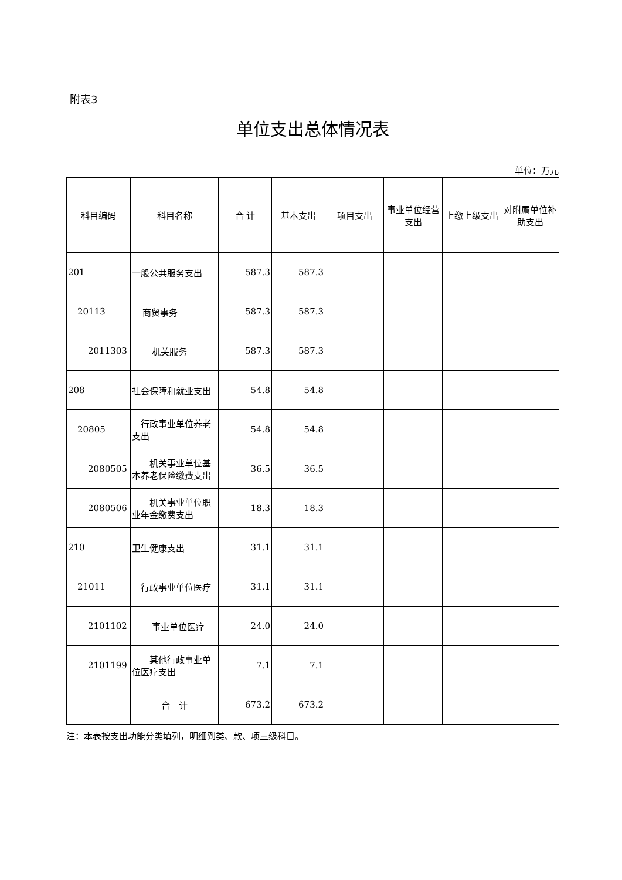附表3
单位支出总体情况表
单位：万元
| 科目编码 | 科目名称 | 合 计 | 基本支出 | 项目支出 | 事业单位经营支出 | 上缴上级支出 | 对附属单位补助支出 |
| --- | --- | --- | --- | --- | --- | --- | --- |
| 201 | 一般公共服务支出 | 587.3 | 587.3 | | | | |
| 20113 | 商贸事务 | 587.3 | 587.3 | | | | |
| 2011303 | 机关服务 | 587.3 | 587.3 | | | | |
| 208 | 社会保障和就业支出 | 54.8 | 54.8 | | | | |
| 20805 | 行政事业单位养老支出 | 54.8 | 54.8 | | | | |
| 2080505 | 机关事业单位基本养老保险缴费支出 | 36.5 | 36.5 | | | | |
| 2080506 | 机关事业单位职业年金缴费支出 | 18.3 | 18.3 | | | | |
| 210 | 卫生健康支出 | 31.1 | 31.1 | | | | |
| 21011 | 行政事业单位医疗 | 31.1 | 31.1 | | | | |
| 2101102 | 事业单位医疗 | 24.0 | 24.0 | | | | |
| 2101199 | 其他行政事业单位医疗支出 | 7.1 | 7.1 | | | | |
| | 合 计 | 673.2 | 673.2 | | | | |
注：本表按支出功能分类填列，明细到类、款、项三级科目。